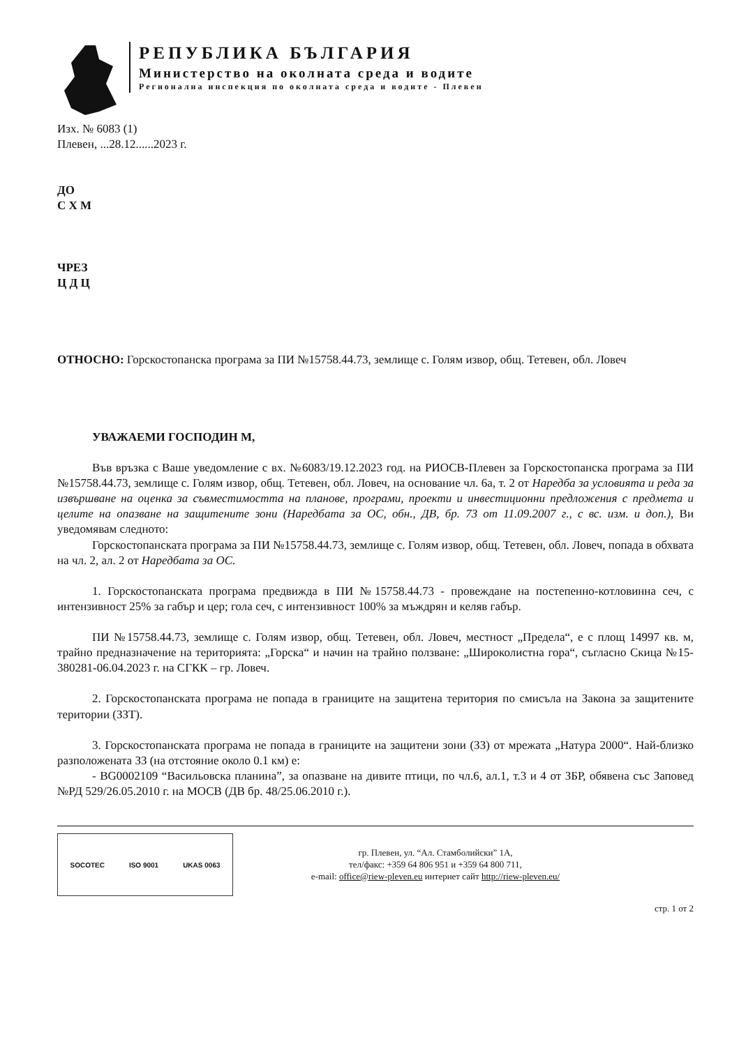РЕПУБЛИКА БЪЛГАРИЯ
Министерство на околната среда и водите
Регионална инспекция по околната среда и водите - Плевен
Изх. № 6083 (1)
Плевен, ...28.12......2023 г.
ДО
С Х М
ЧРЕЗ
Ц Д Ц
ОТНОСНО: Горскостопанска програма за ПИ №15758.44.73, землище с. Голям извор, общ. Тетевен, обл. Ловеч
УВАЖАЕМИ ГОСПОДИН М,
Във връзка с Ваше уведомление с вх. №6083/19.12.2023 год. на РИОСВ-Плевен за Горскостопанска програма за ПИ №15758.44.73, землище с. Голям извор, общ. Тетевен, обл. Ловеч, на основание чл. 6а, т. 2 от Наредба за условията и реда за извършване на оценка за съвместимостта на планове, програми, проекти и инвестиционни предложения с предмета и целите на опазване на защитените зони (Наредбата за ОС, обн., ДВ, бр. 73 от 11.09.2007 г., с вс. изм. и доп.), Ви уведомявам следното:
Горскостопанската програма за ПИ №15758.44.73, землище с. Голям извор, общ. Тетевен, обл. Ловеч, попада в обхвата на чл. 2, ал. 2 от Наредбата за ОС.
1. Горскостопанската програма предвижда в ПИ №15758.44.73 - провеждане на постепенно-котловинна сеч, с интензивност 25% за габър и цер; гола сеч, с интензивност 100% за мъждрян и келяв габър.
ПИ №15758.44.73, землище с. Голям извор, общ. Тетевен, обл. Ловеч, местност „Предела“, е с площ 14997 кв. м, трайно предназначение на територията: „Горска“ и начин на трайно ползване: „Широколистна гора“, съгласно Скица №15-380281-06.04.2023 г. на СГКК – гр. Ловеч.
2. Горскостопанската програма не попада в границите на защитена територия по смисъла на Закона за защитените територии (ЗЗТ).
3. Горскостопанската програма не попада в границите на защитени зони (ЗЗ) от мрежата „Натура 2000“. Най-близко разположената ЗЗ (на отстояние около 0.1 км) е:
- BG0002109 “Васильовска планина”, за опазване на дивите птици, по чл.6, ал.1, т.3 и 4 от ЗБР, обявена със Заповед №РД 529/26.05.2010 г. на МОСВ (ДВ бр. 48/25.06.2010 г.).
SOCOTEC ISO 9001 UKAS 0063
гр. Плевен, ул. “Ал. Стамболийски” 1А,
тел/факс: +359 64 806 951 и +359 64 800 711,
e-mail: office@riew-pleven.eu интернет сайт http://riew-pleven.eu/
стр. 1 от 2